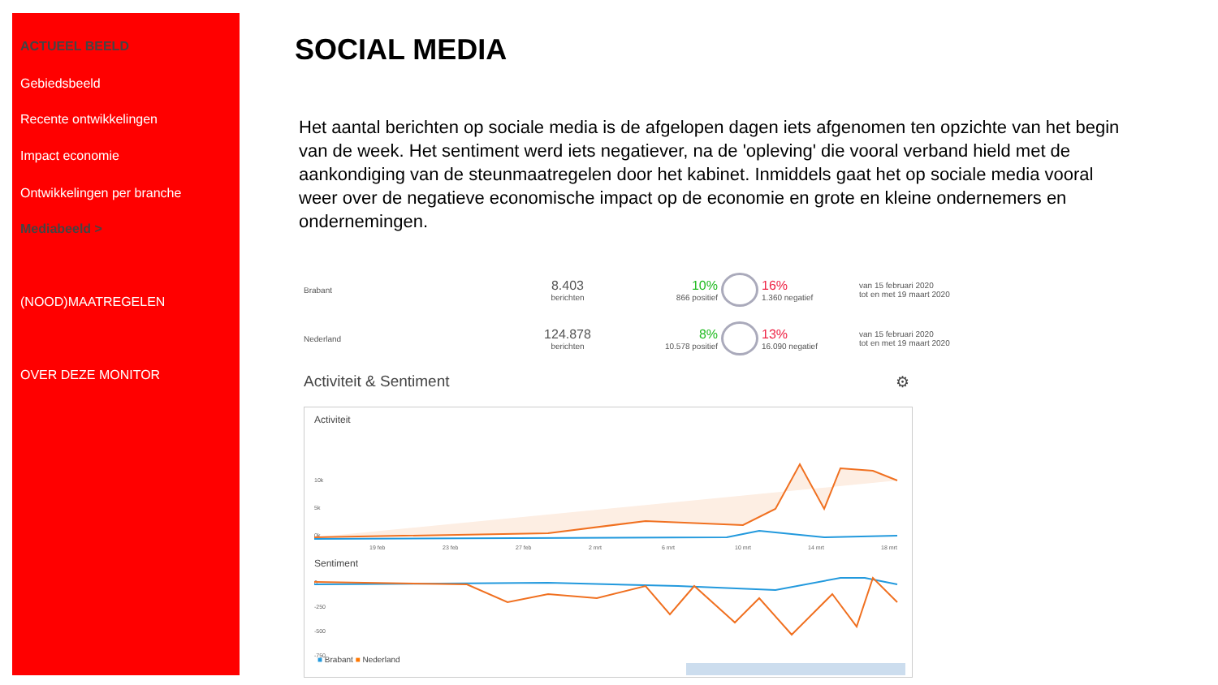ACTUEEL BEELD
Gebiedsbeeld
Recente ontwikkelingen
Impact economie
Ontwikkelingen per branche
Mediabeeld >
(NOOD)MAATREGELEN
OVER DEZE MONITOR
SOCIAL MEDIA
Het aantal berichten op sociale media is de afgelopen dagen iets afgenomen ten opzichte van het begin van de week. Het sentiment werd iets negatiever, na de 'opleving' die vooral verband hield met de aankondiging van de steunmaatregelen door het kabinet. Inmiddels gaat het op sociale media vooral weer over de negatieve economische impact op de economie en grote en kleine ondernemers en ondernemingen.
Brabant 8.403
berichten 10%
866 positief 16%
1.360 negatief van 15 februari 2020
tot en met 19 maart 2020
Nederland 124.878
berichten 8%
10.578 positief 13%
16.090 negatief van 15 februari 2020
tot en met 19 maart 2020
Activiteit & Sentiment ⚙
Activiteit
10k
5k
0k
19 feb
23 feb
27 feb
2 mrt
6 mrt
10 mrt
14 mrt
18 mrt
Sentiment
0
-250
-500
-750
■ Brabant ■ Nederland